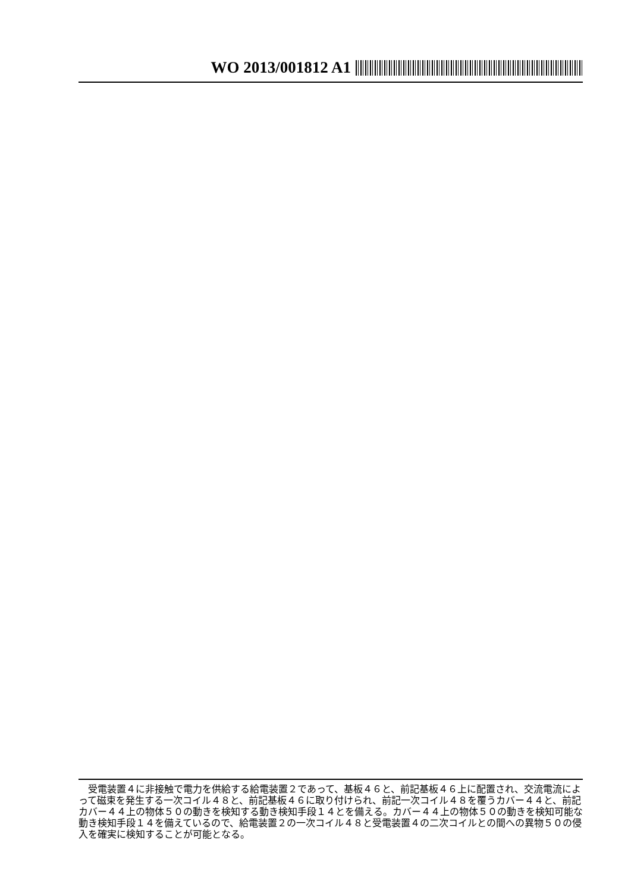WO 2013/001812 A1
受電装置４に非接触で電力を供給する給電装置２であって、基板４６と、前記基板４６上に配置され、交流電流によって磁束を発生する一次コイル４８と、前記基板４６に取り付けられ、前記一次コイル４８を覆うカバー４４と、前記カバー４４上の物体５０の動きを検知する動き検知手段１４とを備える。カバー４４上の物体５０の動きを検知可能な動き検知手段１４を備えているので、給電装置２の一次コイル４８と受電装置４の二次コイルとの間への異物５０の侵入を確実に検知することが可能となる。